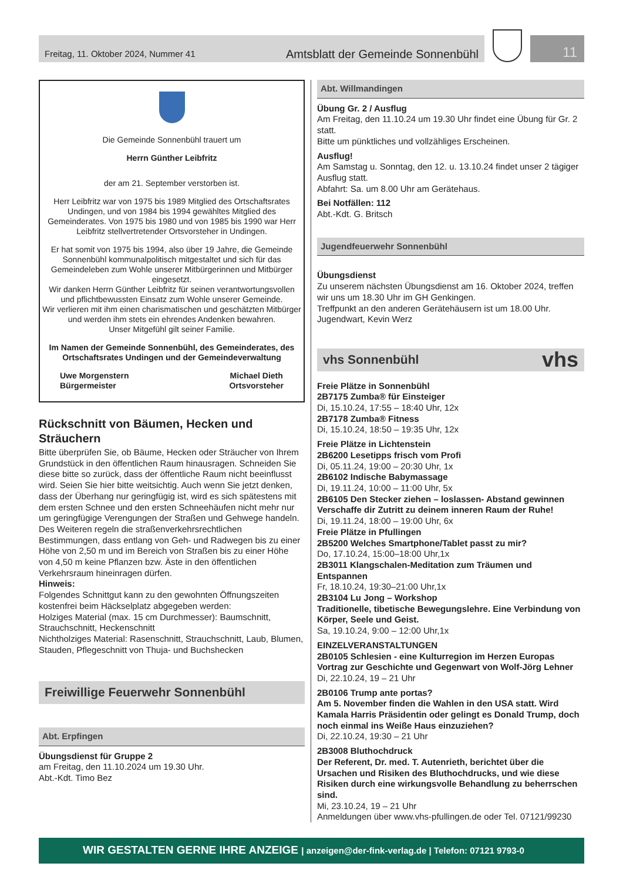Freitag, 11. Oktober 2024, Nummer 41 Amtsblatt der Gemeinde Sonnenbühl
11
Die Gemeinde Sonnenbühl trauert um
Herrn Günther Leibfritz
der am 21. September verstorben ist.
Herr Leibfritz war von 1975 bis 1989 Mitglied des Ortschaftsrates Undingen, und von 1984 bis 1994 gewähltes Mitglied des Gemeinderates. Von 1975 bis 1980 und von 1985 bis 1990 war Herr Leibfritz stellvertretender Ortsvorsteher in Undingen.
Er hat somit von 1975 bis 1994, also über 19 Jahre, die Gemeinde Sonnenbühl kommunalpolitisch mitgestaltet und sich für das Gemeindeleben zum Wohle unserer Mitbürgerinnen und Mitbürger eingesetzt.
Wir danken Herrn Günther Leibfritz für seinen verantwortungsvollen und pflichtbewussten Einsatz zum Wohle unserer Gemeinde.
Wir verlieren mit ihm einen charismatischen und geschätzten Mitbürger und werden ihm stets ein ehrendes Andenken bewahren.
Unser Mitgefühl gilt seiner Familie.
Im Namen der Gemeinde Sonnenbühl, des Gemeinderates, des Ortschaftsrates Undingen und der Gemeindeverwaltung
Uwe Morgenstern
Bürgermeister Michael Dieth
Ortsvorsteher
Rückschnitt von Bäumen, Hecken und Sträuchern
Bitte überprüfen Sie, ob Bäume, Hecken oder Sträucher von Ihrem Grundstück in den öffentlichen Raum hinausragen. Schneiden Sie diese bitte so zurück, dass der öffentliche Raum nicht beeinflusst wird. Seien Sie hier bitte weitsichtig. Auch wenn Sie jetzt denken, dass der Überhang nur geringfügig ist, wird es sich spätestens mit dem ersten Schnee und den ersten Schneehäufen nicht mehr nur um geringfügige Verengungen der Straßen und Gehwege handeln.
Des Weiteren regeln die straßenverkehrsrechtlichen Bestimmungen, dass entlang von Geh- und Radwegen bis zu einer Höhe von 2,50 m und im Bereich von Straßen bis zu einer Höhe von 4,50 m keine Pflanzen bzw. Äste in den öffentlichen Verkehrsraum hineinragen dürfen.
Hinweis:
Folgendes Schnittgut kann zu den gewohnten Öffnungszeiten kostenfrei beim Häckselplatz abgegeben werden:
Holziges Material (max. 15 cm Durchmesser): Baumschnitt, Strauchschnitt, Heckenschnitt
Nichtholziges Material: Rasenschnitt, Strauchschnitt, Laub, Blumen, Stauden, Pflegeschnitt von Thuja- und Buchshecken
Freiwillige Feuerwehr Sonnenbühl
Abt. Erpfingen
Übungsdienst für Gruppe 2
am Freitag, den 11.10.2024 um 19.30 Uhr.
Abt.-Kdt. Timo Bez
Abt. Willmandingen
Übung Gr. 2 / Ausflug
Am Freitag, den 11.10.24 um 19.30 Uhr findet eine Übung für Gr. 2 statt.
Bitte um pünktliches und vollzähliges Erscheinen.
Ausflug!
Am Samstag u. Sonntag, den 12. u. 13.10.24 findet unser 2 tägiger Ausflug statt.
Abfahrt: Sa. um 8.00 Uhr am Gerätehaus.
Bei Notfällen: 112
Abt.-Kdt. G. Britsch
Jugendfeuerwehr Sonnenbühl
Übungsdienst
Zu unserem nächsten Übungsdienst am 16. Oktober 2024, treffen wir uns um 18.30 Uhr im GH Genkingen.
Treffpunkt an den anderen Gerätehäusern ist um 18.00 Uhr.
Jugendwart, Kevin Werz
vhs Sonnenbühl vhs
Freie Plätze in Sonnenbühl
2B7175 Zumba® für Einsteiger
Di, 15.10.24, 17:55 – 18:40 Uhr, 12x
2B7178 Zumba® Fitness
Di, 15.10.24, 18:50 – 19:35 Uhr, 12x
Freie Plätze in Lichtenstein
2B6200 Lesetipps frisch vom Profi
Di, 05.11.24, 19:00 – 20:30 Uhr, 1x
2B6102 Indische Babymassage
Di, 19.11.24, 10:00 – 11:00 Uhr, 5x
2B6105 Den Stecker ziehen – loslassen- Abstand gewinnen Verschaffe dir Zutritt zu deinem inneren Raum der Ruhe!
Di, 19.11.24, 18:00 – 19:00 Uhr, 6x
Freie Plätze in Pfullingen
2B5200 Welches Smartphone/Tablet passt zu mir?
Do, 17.10.24, 15:00–18:00 Uhr,1x
2B3011 Klangschalen-Meditation zum Träumen und Entspannen
Fr, 18.10.24, 19:30–21:00 Uhr,1x
2B3104 Lu Jong – Workshop
Traditionelle, tibetische Bewegungslehre. Eine Verbindung von Körper, Seele und Geist.
Sa, 19.10.24, 9:00 – 12:00 Uhr,1x
EINZELVERANSTALTUNGEN
2B0105 Schlesien - eine Kulturregion im Herzen Europas
Vortrag zur Geschichte und Gegenwart von Wolf-Jörg Lehner
Di, 22.10.24, 19 – 21 Uhr
2B0106 Trump ante portas?
Am 5. November finden die Wahlen in den USA statt. Wird Kamala Harris Präsidentin oder gelingt es Donald Trump, doch noch einmal ins Weiße Haus einzuziehen?
Di, 22.10.24, 19:30 – 21 Uhr
2B3008 Bluthochdruck
Der Referent, Dr. med. T. Autenrieth, berichtet über die Ursachen und Risiken des Bluthochdrucks, und wie diese Risiken durch eine wirkungsvolle Behandlung zu beherrschen sind.
Mi, 23.10.24, 19 – 21 Uhr
Anmeldungen über www.vhs-pfullingen.de oder Tel. 07121/99230
WIR GESTALTEN GERNE IHRE ANZEIGE | anzeigen@der-fink-verlag.de | Telefon: 07121 9793-0